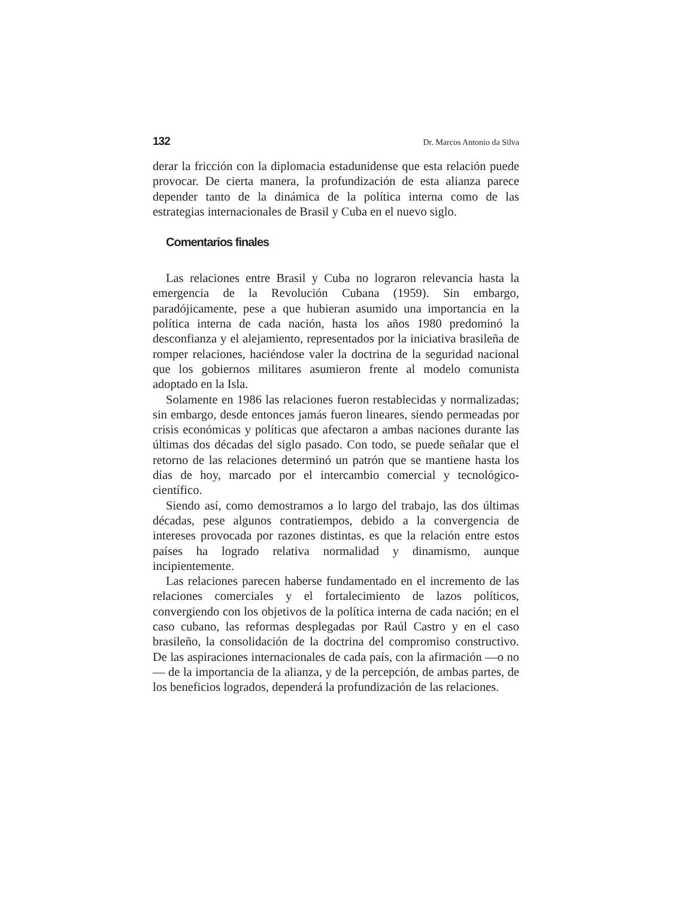132 Dr. Marcos Antonio da Silva
derar la fricción con la diplomacia estadunidense que esta relación puede provocar. De cierta manera, la profundización de esta alianza parece depender tanto de la dinámica de la política interna como de las estrategias internacionales de Brasil y Cuba en el nuevo siglo.
Comentarios finales
Las relaciones entre Brasil y Cuba no lograron relevancia hasta la emergencia de la Revolución Cubana (1959). Sin embargo, paradójicamente, pese a que hubieran asumido una importancia en la política interna de cada nación, hasta los años 1980 predominó la desconfianza y el alejamiento, representados por la iniciativa brasileña de romper relaciones, haciéndose valer la doctrina de la seguridad nacional que los gobiernos militares asumieron frente al modelo comunista adoptado en la Isla.
Solamente en 1986 las relaciones fueron restablecidas y normalizadas; sin embargo, desde entonces jamás fueron lineares, siendo permeadas por crisis económicas y políticas que afectaron a ambas naciones durante las últimas dos décadas del siglo pasado. Con todo, se puede señalar que el retorno de las relaciones determinó un patrón que se mantiene hasta los días de hoy, marcado por el intercambio comercial y tecnológico-científico.
Siendo así, como demostramos a lo largo del trabajo, las dos últimas décadas, pese algunos contratiempos, debido a la convergencia de intereses provocada por razones distintas, es que la relación entre estos países ha logrado relativa normalidad y dinamismo, aunque incipientemente.
Las relaciones parecen haberse fundamentado en el incremento de las relaciones comerciales y el fortalecimiento de lazos políticos, convergiendo con los objetivos de la política interna de cada nación; en el caso cubano, las reformas desplegadas por Raúl Castro y en el caso brasileño, la consolidación de la doctrina del compromiso constructivo. De las aspiraciones internacionales de cada país, con la afirmación —o no— de la importancia de la alianza, y de la percepción, de ambas partes, de los beneficios logrados, dependerá la profundización de las relaciones.